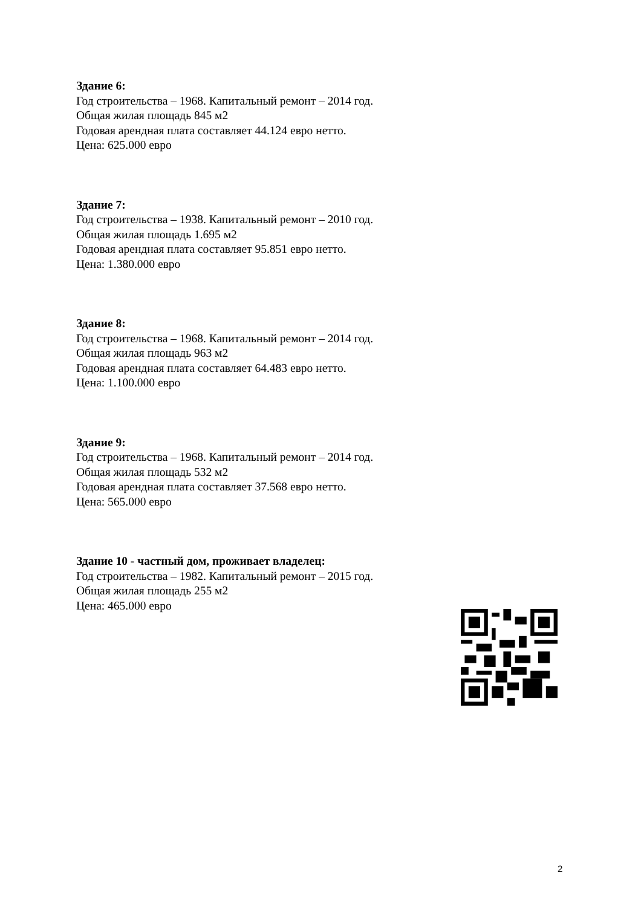Здание 6:
Год строительства – 1968. Капитальный ремонт – 2014 год.
Общая жилая площадь 845 м2
Годовая арендная плата составляет 44.124 евро нетто.
Цена: 625.000 евро
Здание 7:
Год строительства – 1938. Капитальный ремонт – 2010 год.
Общая жилая площадь 1.695 м2
Годовая арендная плата составляет 95.851 евро нетто.
Цена: 1.380.000 евро
Здание 8:
Год строительства – 1968. Капитальный ремонт – 2014 год.
Общая жилая площадь 963 м2
Годовая арендная плата составляет 64.483 евро нетто.
Цена: 1.100.000 евро
Здание 9:
Год строительства – 1968. Капитальный ремонт – 2014 год.
Общая жилая площадь 532 м2
Годовая арендная плата составляет 37.568 евро нетто.
Цена: 565.000 евро
Здание 10 - частный дом, проживает владелец:
Год строительства – 1982. Капитальный ремонт – 2015 год.
Общая жилая площадь 255 м2
Цена: 465.000 евро
2